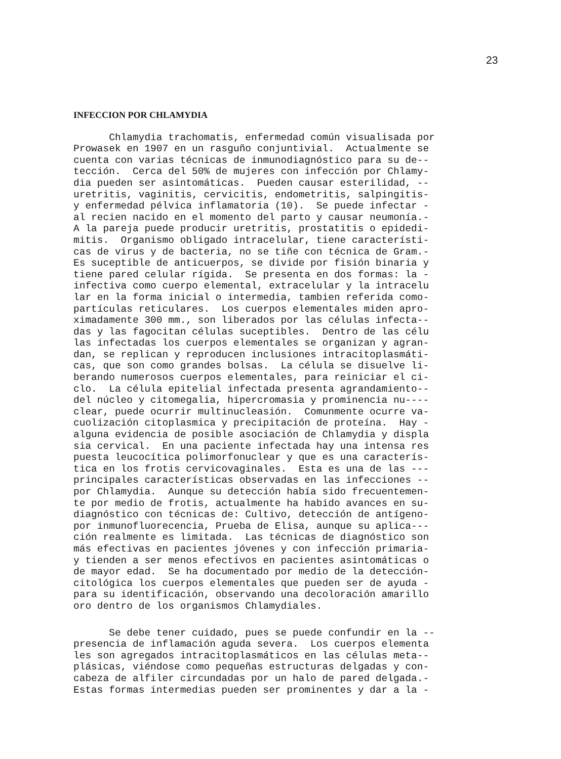23
INFECCION POR CHLAMYDIA
Chlamydia trachomatis, enfermedad común visualisada por Prowasek en 1907 en un rasguño conjuntivial. Actualmente se cuenta con varias técnicas de inmunodiagnóstico para su de-- tección. Cerca del 50% de mujeres con infección por Chlamy- dia pueden ser asintomáticas. Pueden causar esterilidad, -- uretritis, vaginitis, cervicitis, endometritis, salpingitis- y enfermedad pélvica inflamatoria (10). Se puede infectar - al recien nacido en el momento del parto y causar neumonía.- A la pareja puede producir uretritis, prostatitis o epidedi- mitis. Organismo obligado intracelular, tiene característi- cas de virus y de bacteria, no se tiñe con técnica de Gram.- Es suceptible de anticuerpos, se divide por fisión binaria y tiene pared celular rígida. Se presenta en dos formas: la - infectiva como cuerpo elemental, extracelular y la intracelu lar en la forma inicial o intermedia, tambien referida como- partículas reticulares. Los cuerpos elementales miden apro- ximadamente 300 mm., son liberados por las células infecta-- das y las fagocitan células suceptibles. Dentro de las célu las infectadas los cuerpos elementales se organizan y agran- dan, se replican y reproducen inclusiones intracitoplasmáti- cas, que son como grandes bolsas. La célula se disuelve li- berando numerosos cuerpos elementales, para reiniciar el ci- clo. La célula epitelial infectada presenta agrandamiento-- del núcleo y citomegalia, hipercromasia y prominencia nu---- clear, puede ocurrir multinucleasión. Comunmente ocurre va- cuolización citoplasmica y precipitación de proteína. Hay - alguna evidencia de posible asociación de Chlamydia y displa sia cervical. En una paciente infectada hay una intensa res puesta leucocítica polimorfonuclear y que es una caracterís- tica en los frotis cervicovaginales. Esta es una de las --- principales características observadas en las infecciones -- por Chlamydia. Aunque su detección había sido frecuentemen- te por medio de frotis, actualmente ha habido avances en su- diagnóstico con técnicas de: Cultivo, detección de antígeno- por inmunofluorecencia, Prueba de Elisa, aunque su aplica--- ción realmente es limitada. Las técnicas de diagnóstico son más efectivas en pacientes jóvenes y con infección primaria- y tienden a ser menos efectivos en pacientes asintomáticas o de mayor edad. Se ha documentado por medio de la detección- citológica los cuerpos elementales que pueden ser de ayuda - para su identificación, observando una decoloración amarillo oro dentro de los organismos Chlamydiales.
Se debe tener cuidado, pues se puede confundir en la -- presencia de inflamación aguda severa. Los cuerpos elementa les son agregados intracitoplasmáticos en las células meta-- plásicas, viéndose como pequeñas estructuras delgadas y con- cabeza de alfiler circundadas por un halo de pared delgada.- Estas formas intermedias pueden ser prominentes y dar a la -